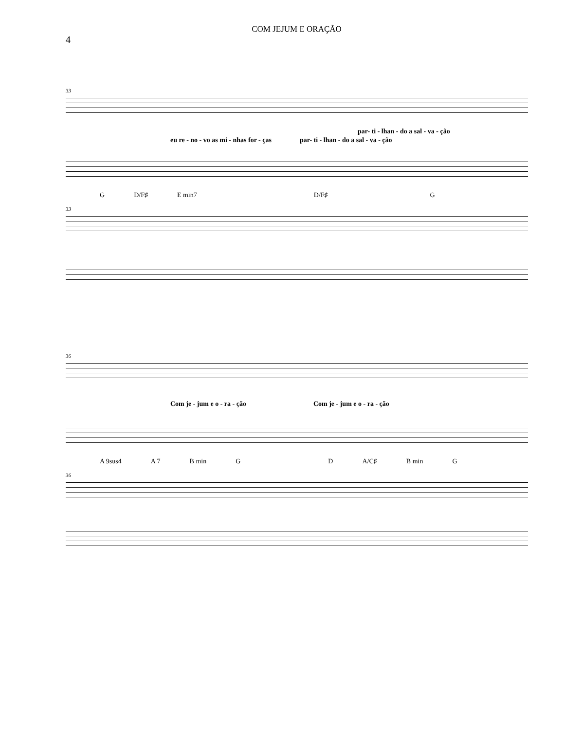4
COM JEJUM E ORAÇÃO
33
par- ti - lhan - do a sal - va - ção
eu re - no - vo as mi - nhas for - ças par- ti - lhan - do a sal - va - ção
G D/F♯ E min7 D/F♯ G
33
36
Com je - jum e o - ra - ção Com je - jum e o - ra - ção
A 9sus4 A 7 B min G D A/C♯ B min G
36